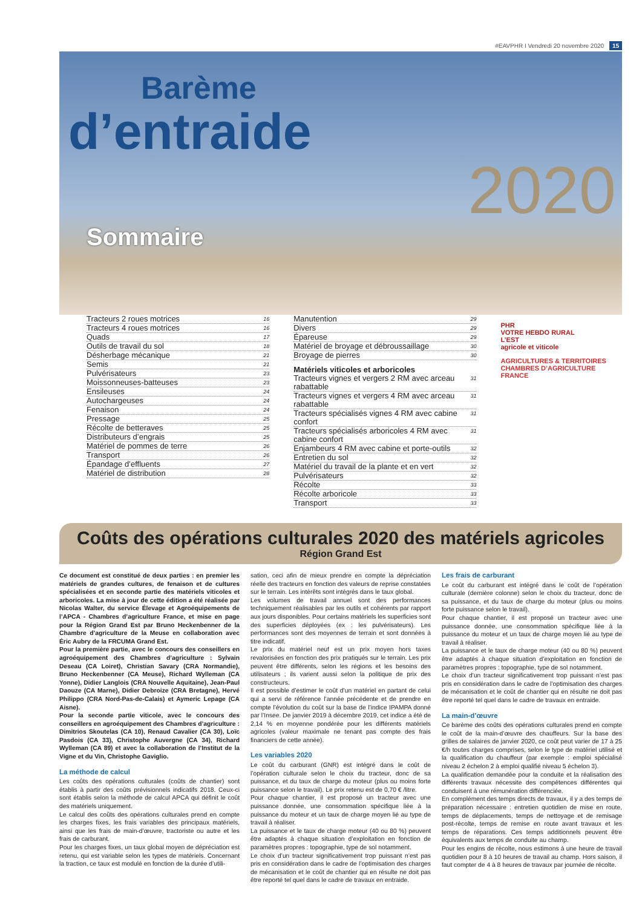#EAVPHR I Vendredi 20 novembre 2020 15
Barème
d’entraide
2020
Sommaire
Tracteurs 2 roues motrices 16
Tracteurs 4 roues motrices 16
Quads 17
Outils de travail du sol 18
Désherbage mécanique 21
Semis 21
Pulvérisateurs 23
Moissonneuses-batteuses 23
Ensileuses 24
Autochargeuses 24
Fenaison 24
Pressage 25
Récolte de betteraves 25
Distributeurs d’engrais 25
Matériel de pommes de terre 26
Transport 26
Épandage d’effluents 27
Matériel de distribution 28
Manutention 29
Divers 29
Épareuse 29
Matériel de broyage et débroussaillage 30
Broyage de pierres 30
Matériels viticoles et arboricoles
Tracteurs vignes et vergers 2 RM avec arceau rabattable 31
Tracteurs vignes et vergers 4 RM avec arceau rabattable 31
Tracteurs spécialisés vignes 4 RM avec cabine confort 31
Tracteurs spécialisés arboricoles 4 RM avec cabine confort 31
Enjambeurs 4 RM avec cabine et porte-outils 32
Entretien du sol 32
Matériel du travail de la plante et en vert 32
Pulvérisateurs 32
Récolte 33
Récolte arboricole 33
Transport 33
PHR
VOTRE HEBDO RURAL
L’EST
agricole et viticole
AGRICULTURES & TERRITOIRES
CHAMBRES D’AGRICULTURE FRANCE
Coûts des opérations culturales 2020 des matériels agricoles
Région Grand Est
Ce document est constitué de deux parties : en premier les matériels de grandes cultures, de fenaison et de cultures spécialisées et en seconde partie des matériels viticoles et arboricoles. La mise à jour de cette édition a été réalisée par Nicolas Walter, du service Élevage et Agroéquipements de l’APCA - Chambres d’agriculture France, et mise en page pour la Région Grand Est par Bruno Heckenbenner de la Chambre d’agriculture de la Meuse en collaboration avec Éric Aubry de la FRCUMA Grand Est.
Pour la première partie, avec le concours des conseillers en agroéquipement des Chambres d’agriculture : Sylvain Deseau (CA Loiret), Christian Savary (CRA Normandie), Bruno Heckenbenner (CA Meuse), Richard Wylleman (CA Yonne), Didier Langlois (CRA Nouvelle Aquitaine), Jean-Paul Daouze (CA Marne), Didier Debroize (CRA Bretagne), Hervé Philippo (CRA Nord-Pas-de-Calais) et Aymeric Lepage (CA Aisne).
Pour la seconde partie viticole, avec le concours des conseillers en agroéquipement des Chambres d’agriculture : Dimitrios Skoutelas (CA 10), Renaud Cavalier (CA 30), Loïc Pasdois (CA 33), Christophe Auvergne (CA 34), Richard Wylleman (CA 89) et avec la collaboration de l’Institut de la Vigne et du Vin, Christophe Gaviglio.
La méthode de calcul
Les coûts des opérations culturales (coûts de chantier) sont établis à partir des coûts prévisionnels indicatifs 2018. Ceux-ci sont établis selon la méthode de calcul APCA qui définit le coût des matériels uniquement.
Le calcul des coûts des opérations culturales prend en compte les charges fixes, les frais variables des principaux matériels, ainsi que les frais de main-d’œuvre, tractoriste ou autre et les frais de carburant.
Pour les charges fixes, un taux global moyen de dépréciation est retenu, qui est variable selon les types de matériels. Concernant la traction, ce taux est modulé en fonction de la durée d’utili-
sation, ceci afin de mieux prendre en compte la dépréciation réelle des tracteurs en fonction des valeurs de reprise constatées sur le terrain. Les intérêts sont intégrés dans le taux global.
Les volumes de travail annuel sont des performances techniquement réalisables par les outils et cohérents par rapport aux jours disponibles. Pour certains matériels les superficies sont des superficies déployées (ex : les pulvérisateurs). Les performances sont des moyennes de terrain et sont données à titre indicatif.
Le prix du matériel neuf est un prix moyen hors taxes revalorisées en fonction des prix pratiqués sur le terrain. Les prix peuvent être différents, selon les régions et les besoins des utilisateurs ; ils varient aussi selon la politique de prix des constructeurs.
Il est possible d’estimer le coût d’un matériel en partant de celui qui a servi de référence l’année précédente et de prendre en compte l’évolution du coût sur la base de l’indice IPAMPA donné par l’Insee. De janvier 2019 à décembre 2019, cet indice a été de 2,14 % en moyenne pondérée pour les différents matériels agricoles (valeur maximale ne tenant pas compte des frais financiers de cette année).
Les variables 2020
Le coût du carburant (GNR) est intégré dans le coût de l’opération culturale selon le choix du tracteur, donc de sa puissance, et du taux de charge du moteur (plus ou moins forte puissance selon le travail). Le prix retenu est de 0,70 € /litre.
Pour chaque chantier, il est proposé un tracteur avec une puissance donnée, une consommation spécifique liée à la puissance du moteur et un taux de charge moyen lié au type de travail à réaliser.
La puissance et le taux de charge moteur (40 ou 80 %) peuvent être adaptés à chaque situation d’exploitation en fonction de paramètres propres : topographie, type de sol notamment.
Le choix d’un tracteur significativement trop puissant n’est pas pris en considération dans le cadre de l’optimisation des charges de mécanisation et le coût de chantier qui en résulte ne doit pas être reporté tel quel dans le cadre de travaux en entraide.
Les frais de carburant
Le coût du carburant est intégré dans le coût de l’opération culturale (dernière colonne) selon le choix du tracteur, donc de sa puissance, et du taux de charge du moteur (plus ou moins forte puissance selon le travail).
Pour chaque chantier, il est proposé un tracteur avec une puissance donnée, une consommation spécifique liée à la puissance du moteur et un taux de charge moyen lié au type de travail à réaliser.
La puissance et le taux de charge moteur (40 ou 80 %) peuvent être adaptés à chaque situation d’exploitation en fonction de paramètres propres : topographie, type de sol notamment.
Le choix d’un tracteur significativement trop puissant n’est pas pris en considération dans le cadre de l’optimisation des charges de mécanisation et le coût de chantier qui en résulte ne doit pas être reporté tel quel dans le cadre de travaux en entraide.
La main-d’œuvre
Ce barème des coûts des opérations culturales prend en compte le coût de la main-d’œuvre des chauffeurs. Sur la base des grilles de salaires de janvier 2020, ce coût peut varier de 17 à 25 €/h toutes charges comprises, selon le type de matériel utilisé et la qualification du chauffeur (par exemple : emploi spécialisé niveau 2 échelon 2 à emploi qualifié niveau 5 échelon 3).
La qualification demandée pour la conduite et la réalisation des différents travaux nécessite des compétences différentes qui conduisent à une rémunération différenciée.
En complément des temps directs de travaux, il y a des temps de préparation nécessaire : entretien quotidien de mise en route, temps de déplacements, temps de nettoyage et de remisage post-récolte, temps de remise en route avant travaux et les temps de réparations. Ces temps additionnels peuvent être équivalents aux temps de conduite au champ.
Pour les engins de récolte, nous estimons à une heure de travail quotidien pour 8 à 10 heures de travail au champ. Hors saison, il faut compter de 4 à 8 heures de travaux par journée de récolte.